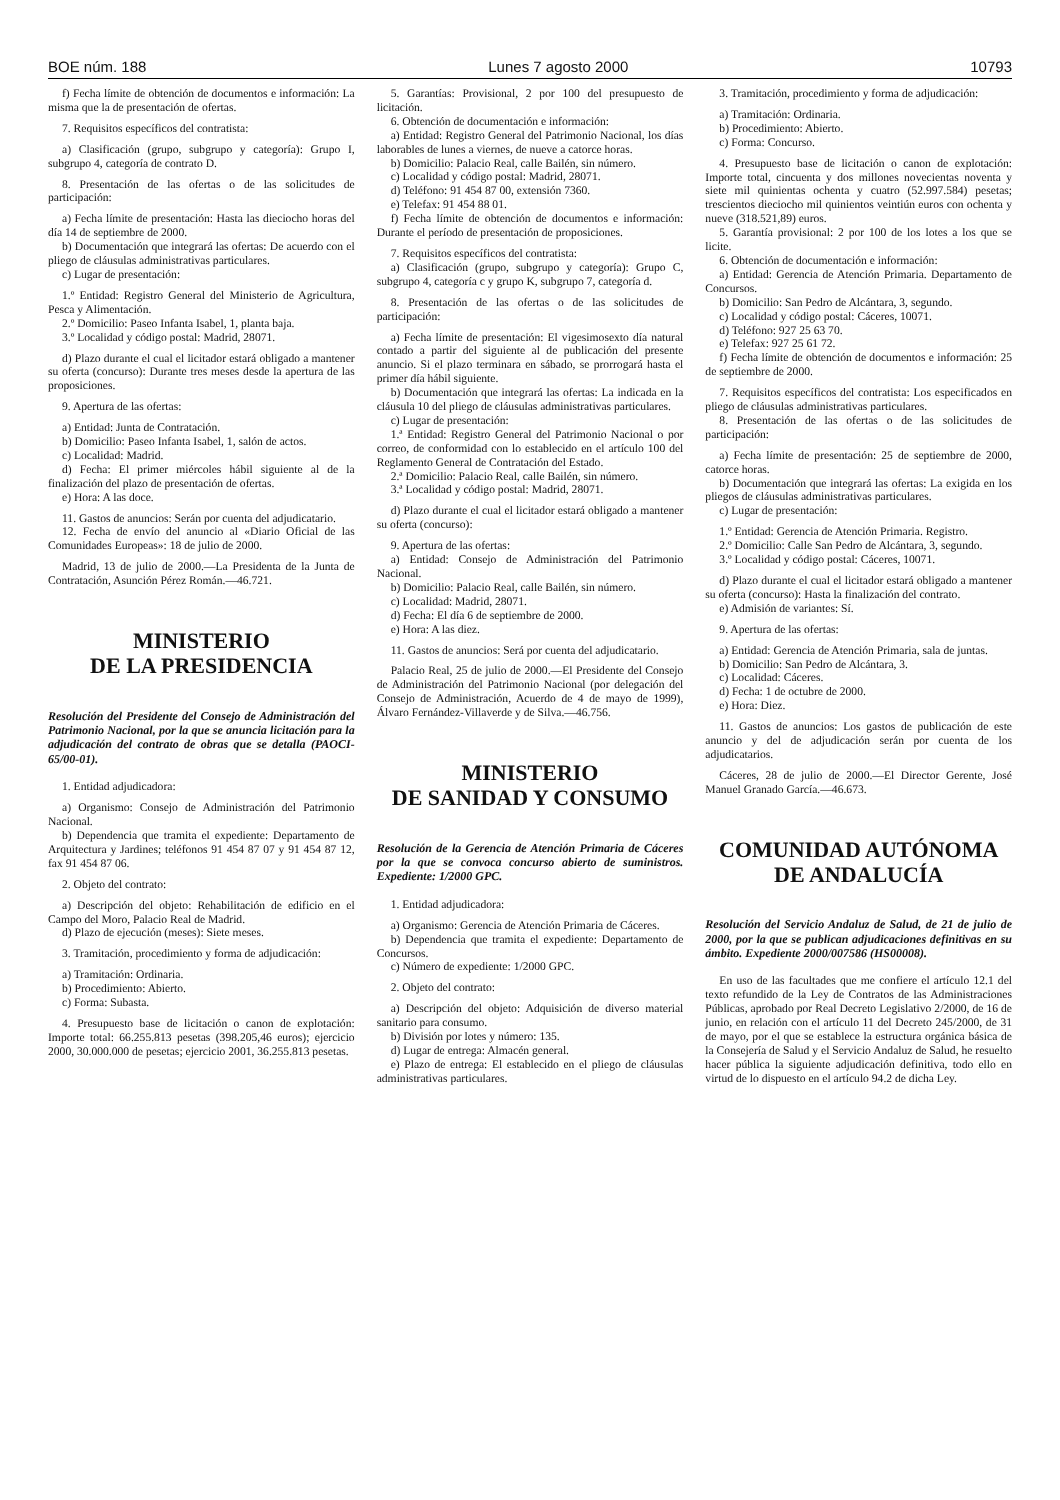BOE núm. 188 Lunes 7 agosto 2000 10793
f) Fecha límite de obtención de documentos e información: La misma que la de presentación de ofertas.
7. Requisitos específicos del contratista:
a) Clasificación (grupo, subgrupo y categoría): Grupo I, subgrupo 4, categoría de contrato D.
8. Presentación de las ofertas o de las solicitudes de participación:
a) Fecha límite de presentación: Hasta las dieciocho horas del día 14 de septiembre de 2000.
b) Documentación que integrará las ofertas: De acuerdo con el pliego de cláusulas administrativas particulares.
c) Lugar de presentación:
1.º Entidad: Registro General del Ministerio de Agricultura, Pesca y Alimentación.
2.º Domicilio: Paseo Infanta Isabel, 1, planta baja.
3.º Localidad y código postal: Madrid, 28071.
d) Plazo durante el cual el licitador estará obligado a mantener su oferta (concurso): Durante tres meses desde la apertura de las proposiciones.
9. Apertura de las ofertas:
a) Entidad: Junta de Contratación.
b) Domicilio: Paseo Infanta Isabel, 1, salón de actos.
c) Localidad: Madrid.
d) Fecha: El primer miércoles hábil siguiente al de la finalización del plazo de presentación de ofertas.
e) Hora: A las doce.
11. Gastos de anuncios: Serán por cuenta del adjudicatario.
12. Fecha de envío del anuncio al «Diario Oficial de las Comunidades Europeas»: 18 de julio de 2000.
Madrid, 13 de julio de 2000.—La Presidenta de la Junta de Contratación, Asunción Pérez Román.—46.721.
MINISTERIO
DE LA PRESIDENCIA
Resolución del Presidente del Consejo de Administración del Patrimonio Nacional, por la que se anuncia licitación para la adjudicación del contrato de obras que se detalla (PAOCI-65/00-01).
1. Entidad adjudicadora:
a) Organismo: Consejo de Administración del Patrimonio Nacional.
b) Dependencia que tramita el expediente: Departamento de Arquitectura y Jardines; teléfonos 91 454 87 07 y 91 454 87 12, fax 91 454 87 06.
2. Objeto del contrato:
a) Descripción del objeto: Rehabilitación de edificio en el Campo del Moro, Palacio Real de Madrid.
d) Plazo de ejecución (meses): Siete meses.
3. Tramitación, procedimiento y forma de adjudicación:
a) Tramitación: Ordinaria.
b) Procedimiento: Abierto.
c) Forma: Subasta.
4. Presupuesto base de licitación o canon de explotación: Importe total: 66.255.813 pesetas (398.205,46 euros); ejercicio 2000, 30.000.000 de pesetas; ejercicio 2001, 36.255.813 pesetas.
5. Garantías: Provisional, 2 por 100 del presupuesto de licitación.
6. Obtención de documentación e información:
a) Entidad: Registro General del Patrimonio Nacional, los días laborables de lunes a viernes, de nueve a catorce horas.
b) Domicilio: Palacio Real, calle Bailén, sin número.
c) Localidad y código postal: Madrid, 28071.
d) Teléfono: 91 454 87 00, extensión 7360.
e) Telefax: 91 454 88 01.
f) Fecha límite de obtención de documentos e información: Durante el período de presentación de proposiciones.
7. Requisitos específicos del contratista:
a) Clasificación (grupo, subgrupo y categoría): Grupo C, subgrupo 4, categoría c y grupo K, subgrupo 7, categoría d.
8. Presentación de las ofertas o de las solicitudes de participación:
a) Fecha límite de presentación: El vigesimosexto día natural contado a partir del siguiente al de publicación del presente anuncio. Si el plazo terminara en sábado, se prorrogará hasta el primer día hábil siguiente.
b) Documentación que integrará las ofertas: La indicada en la cláusula 10 del pliego de cláusulas administrativas particulares.
c) Lugar de presentación:
1.ª Entidad: Registro General del Patrimonio Nacional o por correo, de conformidad con lo establecido en el artículo 100 del Reglamento General de Contratación del Estado.
2.ª Domicilio: Palacio Real, calle Bailén, sin número.
3.ª Localidad y código postal: Madrid, 28071.
d) Plazo durante el cual el licitador estará obligado a mantener su oferta (concurso):
9. Apertura de las ofertas:
a) Entidad: Consejo de Administración del Patrimonio Nacional.
b) Domicilio: Palacio Real, calle Bailén, sin número.
c) Localidad: Madrid, 28071.
d) Fecha: El día 6 de septiembre de 2000.
e) Hora: A las diez.
11. Gastos de anuncios: Será por cuenta del adjudicatario.
Palacio Real, 25 de julio de 2000.—El Presidente del Consejo de Administración del Patrimonio Nacional (por delegación del Consejo de Administración, Acuerdo de 4 de mayo de 1999), Álvaro Fernández-Villaverde y de Silva.—46.756.
MINISTERIO
DE SANIDAD Y CONSUMO
Resolución de la Gerencia de Atención Primaria de Cáceres por la que se convoca concurso abierto de suministros. Expediente: 1/2000 GPC.
1. Entidad adjudicadora:
a) Organismo: Gerencia de Atención Primaria de Cáceres.
b) Dependencia que tramita el expediente: Departamento de Concursos.
c) Número de expediente: 1/2000 GPC.
2. Objeto del contrato:
a) Descripción del objeto: Adquisición de diverso material sanitario para consumo.
b) División por lotes y número: 135.
d) Lugar de entrega: Almacén general.
e) Plazo de entrega: El establecido en el pliego de cláusulas administrativas particulares.
3. Tramitación, procedimiento y forma de adjudicación:
a) Tramitación: Ordinaria.
b) Procedimiento: Abierto.
c) Forma: Concurso.
4. Presupuesto base de licitación o canon de explotación: Importe total, cincuenta y dos millones novecientas noventa y siete mil quinientas ochenta y cuatro (52.997.584) pesetas; trescientos dieciocho mil quinientos veintiún euros con ochenta y nueve (318.521,89) euros.
5. Garantía provisional: 2 por 100 de los lotes a los que se licite.
6. Obtención de documentación e información:
a) Entidad: Gerencia de Atención Primaria. Departamento de Concursos.
b) Domicilio: San Pedro de Alcántara, 3, segundo.
c) Localidad y código postal: Cáceres, 10071.
d) Teléfono: 927 25 63 70.
e) Telefax: 927 25 61 72.
f) Fecha límite de obtención de documentos e información: 25 de septiembre de 2000.
7. Requisitos específicos del contratista: Los especificados en pliego de cláusulas administrativas particulares.
8. Presentación de las ofertas o de las solicitudes de participación:
a) Fecha límite de presentación: 25 de septiembre de 2000, catorce horas.
b) Documentación que integrará las ofertas: La exigida en los pliegos de cláusulas administrativas particulares.
c) Lugar de presentación:
1.º Entidad: Gerencia de Atención Primaria. Registro.
2.º Domicilio: Calle San Pedro de Alcántara, 3, segundo.
3.º Localidad y código postal: Cáceres, 10071.
d) Plazo durante el cual el licitador estará obligado a mantener su oferta (concurso): Hasta la finalización del contrato.
e) Admisión de variantes: Sí.
9. Apertura de las ofertas:
a) Entidad: Gerencia de Atención Primaria, sala de juntas.
b) Domicilio: San Pedro de Alcántara, 3.
c) Localidad: Cáceres.
d) Fecha: 1 de octubre de 2000.
e) Hora: Diez.
11. Gastos de anuncios: Los gastos de publicación de este anuncio y del de adjudicación serán por cuenta de los adjudicatarios.
Cáceres, 28 de julio de 2000.—El Director Gerente, José Manuel Granado García.—46.673.
COMUNIDAD AUTÓNOMA
DE ANDALUCÍA
Resolución del Servicio Andaluz de Salud, de 21 de julio de 2000, por la que se publican adjudicaciones definitivas en su ámbito. Expediente 2000/007586 (HS00008).
En uso de las facultades que me confiere el artículo 12.1 del texto refundido de la Ley de Contratos de las Administraciones Públicas, aprobado por Real Decreto Legislativo 2/2000, de 16 de junio, en relación con el artículo 11 del Decreto 245/2000, de 31 de mayo, por el que se establece la estructura orgánica básica de la Consejería de Salud y el Servicio Andaluz de Salud, he resuelto hacer pública la siguiente adjudicación definitiva, todo ello en virtud de lo dispuesto en el artículo 94.2 de dicha Ley.